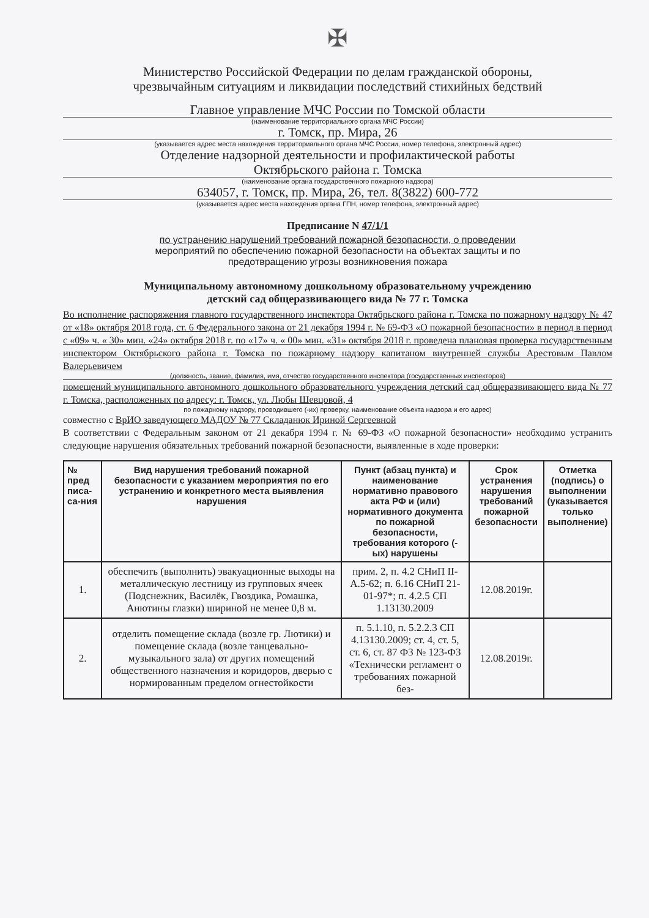✠
Министерство Российской Федерации по делам гражданской обороны,
чрезвычайным ситуациям и ликвидации последствий стихийных бедствий
Главное управление МЧС России по Томской области
(наименование территориального органа МЧС России)
г. Томск, пр. Мира, 26
(указывается адрес места нахождения территориального органа МЧС России, номер телефона, электронный адрес)
Отделение надзорной деятельности и профилактической работы
Октябрьского района г. Томска
(наименование органа государственного пожарного надзора)
634057, г. Томск, пр. Мира, 26, тел. 8(3822) 600-772
(указывается адрес места нахождения органа ГПН, номер телефона, электронный адрес)
Предписание N 47/1/1
по устранению нарушений требований пожарной безопасности, о проведении
мероприятий по обеспечению пожарной безопасности на объектах защиты и по
предотвращению угрозы возникновения пожара
Муниципальному автономному дошкольному образовательному учреждению
детский сад общеразвивающего вида № 77 г. Томска
Во исполнение распоряжения главного государственного инспектора Октябрьского района г. Томска по пожарному надзору № 47 от «18» октября 2018 года, ст. 6 Федерального закона от 21 декабря 1994 г. № 69-ФЗ «О пожарной безопасности» в период в период с «09» ч. « 30» мин. «24» октября 2018 г. по «17» ч. « 00» мин. «31» октября 2018 г. проведена плановая проверка государственным инспектором Октябрьского района г. Томска по пожарному надзору капитаном внутренней службы Арестовым Павлом Валерьевичем
(должность, звание, фамилия, имя, отчество государственного инспектора (государственных инспекторов)
помещений муниципального автономного дошкольного образовательного учреждения детский сад общеразвивающего вида № 77 г. Томска, расположенных по адресу: г. Томск, ул. Любы Шевцовой, 4
по пожарному надзору, проводившего (-их) проверку, наименование объекта надзора и его адрес)
совместно с ВрИО заведующего МАДОУ № 77 Складанюк Ириной Сергеевной
В соответствии с Федеральным законом от 21 декабря 1994 г. № 69-ФЗ «О пожарной безопасности» необходимо устранить следующие нарушения обязательных требований пожарной безопасности, выявленные в ходе проверки:
| № пред писа-са-ния | Вид нарушения требований пожарной безопасности с указанием мероприятия по его устранению и конкретного места выявления нарушения | Пункт (абзац пункта) и наименование нормативно правового акта РФ и (или) нормативного документа по пожарной безопасности, требования которого (-ых) нарушены | Срок устранения нарушения требований пожарной безопасности | Отметка (подпись) о выполнении (указывается только выполнение) |
| --- | --- | --- | --- | --- |
| 1. | обеспечить (выполнить) эвакуационные выходы на металлическую лестницу из групповых ячеек (Подснежник, Василёк, Гвоздика, Ромашка, Анютины глазки) шириной не менее 0,8 м. | прим. 2, п. 4.2 СНиП II-А.5-62; п. 6.16 СНиП 21-01-97*; п. 4.2.5 СП 1.13130.2009 | 12.08.2019г. | |
| 2. | отделить помещение склада (возле гр. Лютики) и помещение склада (возле танцевально-музыкального зала) от других помещений общественного назначения и коридоров, дверью с нормированным пределом огнестойкости | п. 5.1.10, п. 5.2.2.3 СП 4.13130.2009; ст. 4, ст. 5, ст. 6, ст. 87 ФЗ № 123-ФЗ «Технически регламент о требованиях пожарной без- | 12.08.2019г. | |